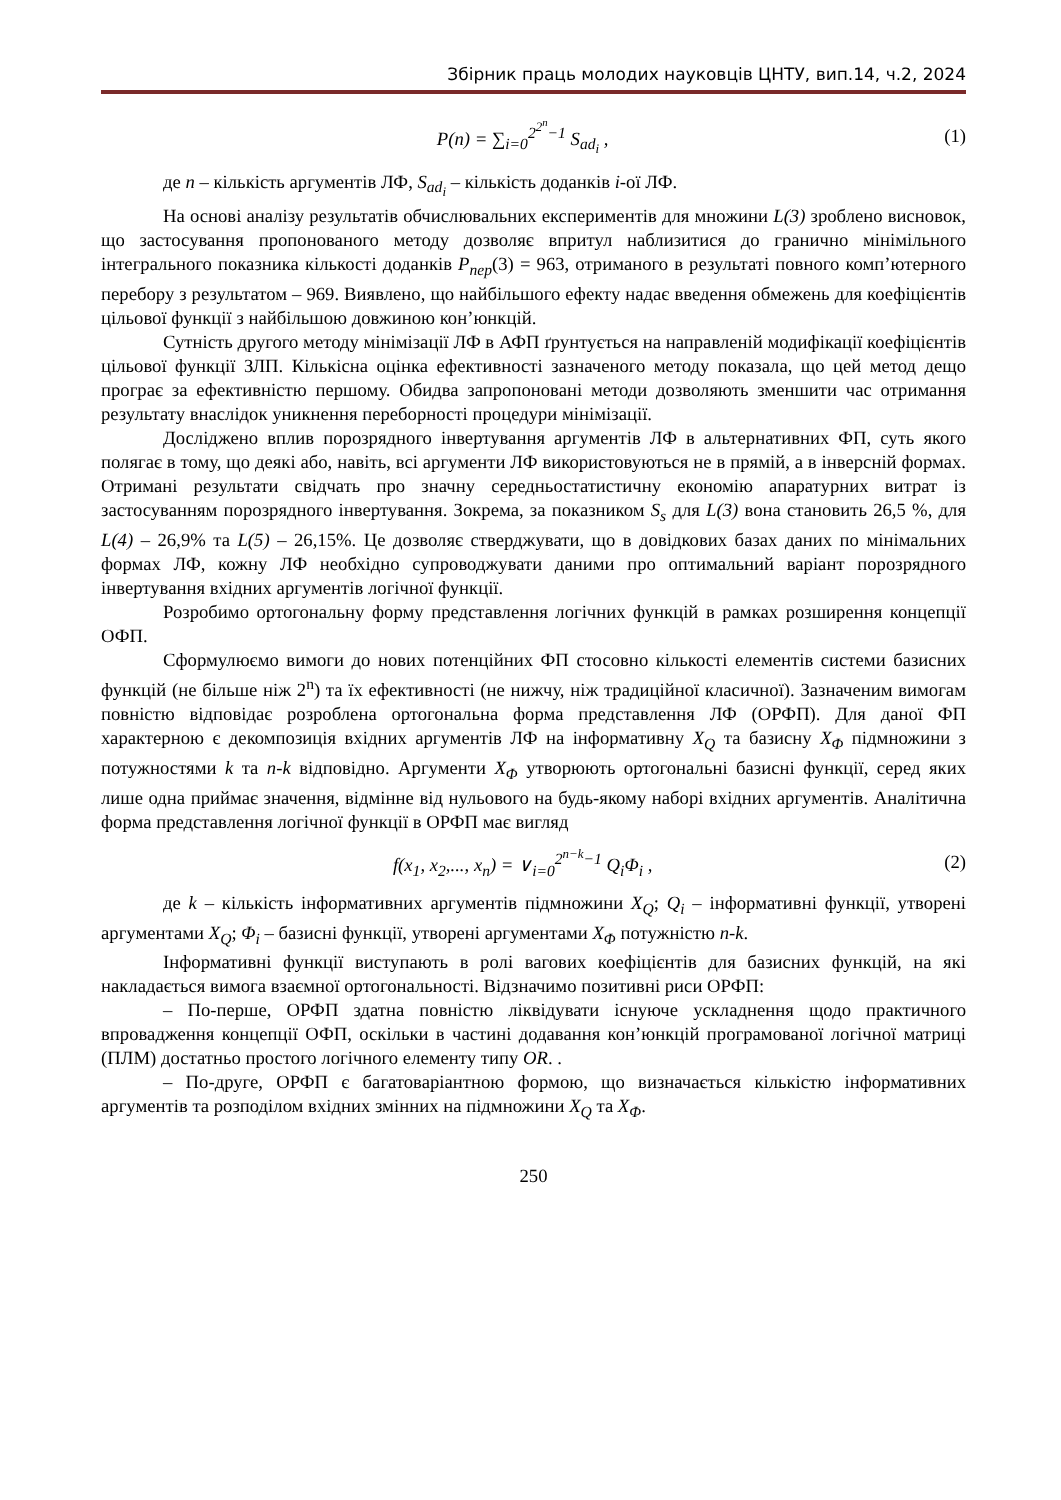Збірник праць молодих науковців ЦНТУ, вип.14, ч.2, 2024
P(n) = ∑<sub>i=0</sub><sup>2<sup>2<sup>n</sup></sup>−1</sup> S<sub>ad<sub>i</sub></sub> , (1)
де n – кількість аргументів ЛФ, S<sub>ad<sub>i</sub></sub> – кількість доданків i-ої ЛФ.
На основі аналізу результатів обчислювальних експериментів для множини L(3) зроблено висновок, що застосування пропонованого методу дозволяє впритул наблизитися до гранично мінімільного інтегрального показника кількості доданків P<sub>пер</sub>(3) = 963, отриманого в результаті повного комп’ютерного перебору з результатом – 969. Виявлено, що найбільшого ефекту надає введення обмежень для коефіцієнтів цільової функції з найбільшою довжиною кон’юнкцій.
Сутність другого методу мінімізації ЛФ в АФП ґрунтується на направленій модифікації коефіцієнтів цільової функції ЗЛП. Кількісна оцінка ефективності зазначеного методу показала, що цей метод дещо програє за ефективністю першому. Обидва запропоновані методи дозволяють зменшити час отримання результату внаслідок уникнення переборності процедури мінімізації.
Досліджено вплив порозрядного інвертування аргументів ЛФ в альтернативних ФП, суть якого полягає в тому, що деякі або, навіть, всі аргументи ЛФ використовуються не в прямій, а в інверсній формах. Отримані результати свідчать про значну середньостатистичну економію апаратурних витрат із застосуванням порозрядного інвертування. Зокрема, за показником S<sub>s</sub> для L(3) вона становить 26,5 %, для L(4) – 26,9% та L(5) – 26,15%. Це дозволяє стверджувати, що в довідкових базах даних по мінімальних формах ЛФ, кожну ЛФ необхідно супроводжувати даними про оптимальний варіант порозрядного інвертування вхідних аргументів логічної функції.
Розробимо ортогональну форму представлення логічних функцій в рамках розширення концепції ОФП.
Сформулюємо вимоги до нових потенційних ФП стосовно кількості елементів системи базисних функцій (не більше ніж 2<sup>n</sup>) та їх ефективності (не нижчу, ніж традиційної класичної). Зазначеним вимогам повністю відповідає розроблена ортогональна форма представлення ЛФ (ОРФП). Для даної ФП характерною є декомпозиція вхідних аргументів ЛФ на інформативну X<sub>Q</sub> та базисну X<sub>Φ</sub> підмножини з потужностями k та n-k відповідно. Аргументи X<sub>Φ</sub> утворюють ортогональні базисні функції, серед яких лише одна приймає значення, відмінне від нульового на будь-якому наборі вхідних аргументів. Аналітична форма представлення логічної функції в ОРФП має вигляд
f(x<sub>1</sub>, x<sub>2</sub>,..., x<sub>n</sub>) = ∨<sub>i=0</sub><sup>2<sup>n−k</sup>−1</sup> Q<sub>i</sub>Φ<sub>i</sub> , (2)
де k – кількість інформативних аргументів підмножини X<sub>Q</sub>; Q<sub>i</sub> – інформативні функції, утворені аргументами X<sub>Q</sub>; Φ<sub>i</sub> – базисні функції, утворені аргументами X<sub>Φ</sub> потужністю n-k.
Інформативні функції виступають в ролі вагових коефіцієнтів для базисних функцій, на які накладається вимога взаємної ортогональності. Відзначимо позитивні риси ОРФП:
– По-перше, ОРФП здатна повністю ліквідувати існуюче ускладнення щодо практичного впровадження концепції ОФП, оскільки в частині додавання кон’юнкцій програмованої логічної матриці (ПЛМ) достатньо простого логічного елементу типу OR. .
– По-друге, ОРФП є багатоваріантною формою, що визначається кількістю інформативних аргументів та розподілом вхідних змінних на підмножини X<sub>Q</sub> та X<sub>Φ</sub>.
250